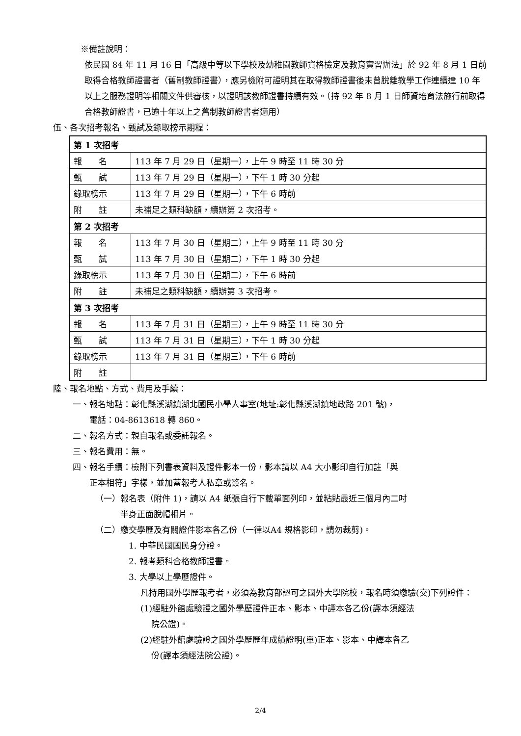※備註說明：
依民國 84 年 11 月 16 日「高級中等以下學校及幼稚園教師資格檢定及教育實習辦法」於 92 年 8 月 1 日前取得合格教師證書者（舊制教師證書），應另檢附可證明其在取得教師證書後未曾脫離教學工作連續達 10 年以上之服務證明等相關文件供審核，以證明該教師證書持續有效。（持 92 年 8 月 1 日師資培育法施行前取得合格教師證書，已逾十年以上之舊制教師證書者適用）
伍、各次招考報名、甄試及錄取榜示期程：
| 第 1 次招考 | |
| 報 名 | 113 年 7 月 29 日（星期一），上午 9 時至 11 時 30 分 |
| 甄 試 | 113 年 7 月 29 日（星期一），下午 1 時 30 分起 |
| 錄取榜示 | 113 年 7 月 29 日（星期一），下午 6 時前 |
| 附 註 | 未補足之類科缺額，續辦第 2 次招考。 |
| 第 2 次招考 | |
| 報 名 | 113 年 7 月 30 日（星期二），上午 9 時至 11 時 30 分 |
| 甄 試 | 113 年 7 月 30 日（星期二），下午 1 時 30 分起 |
| 錄取榜示 | 113 年 7 月 30 日（星期二），下午 6 時前 |
| 附 註 | 未補足之類科缺額，續辦第 3 次招考。 |
| 第 3 次招考 | |
| 報 名 | 113 年 7 月 31 日（星期三），上午 9 時至 11 時 30 分 |
| 甄 試 | 113 年 7 月 31 日（星期三），下午 1 時 30 分起 |
| 錄取榜示 | 113 年 7 月 31 日（星期三），下午 6 時前 |
| 附 註 | |
陸、報名地點、方式、費用及手續：
一、報名地點：彰化縣溪湖鎮湖北國民小學人事室(地址:彰化縣溪湖鎮地政路 201 號)，
　　電話：04-8613618 轉 860。
二、報名方式：親自報名或委託報名。
三、報名費用：無。
四、報名手續：檢附下列書表資料及證件影本一份，影本請以 A4 大小影印自行加註「與
　　正本相符」字樣，並加蓋報考人私章或簽名。
（一）報名表（附件 1)，請以 A4 紙張自行下載單面列印，並粘貼最近三個月內二吋
　　　半身正面脫帽相片。
（二）繳交學歷及有關證件影本各乙份（一律以A4 規格影印，請勿裁剪)。
1. 中華民國國民身分證。
2. 報考類科合格教師證書。
3. 大學以上學歷證件。
凡持用國外學歷報考者，必須為教育部認可之國外大學院校，報名時須繳驗(交)下列證件：
(1)經駐外館處驗證之國外學歷證件正本、影本、中譯本各乙份(譯本須經法
　 院公證)。
(2)經駐外館處驗證之國外學歷歷年成績證明(單)正本、影本、中譯本各乙
　 份(譯本須經法院公證)。
2/4